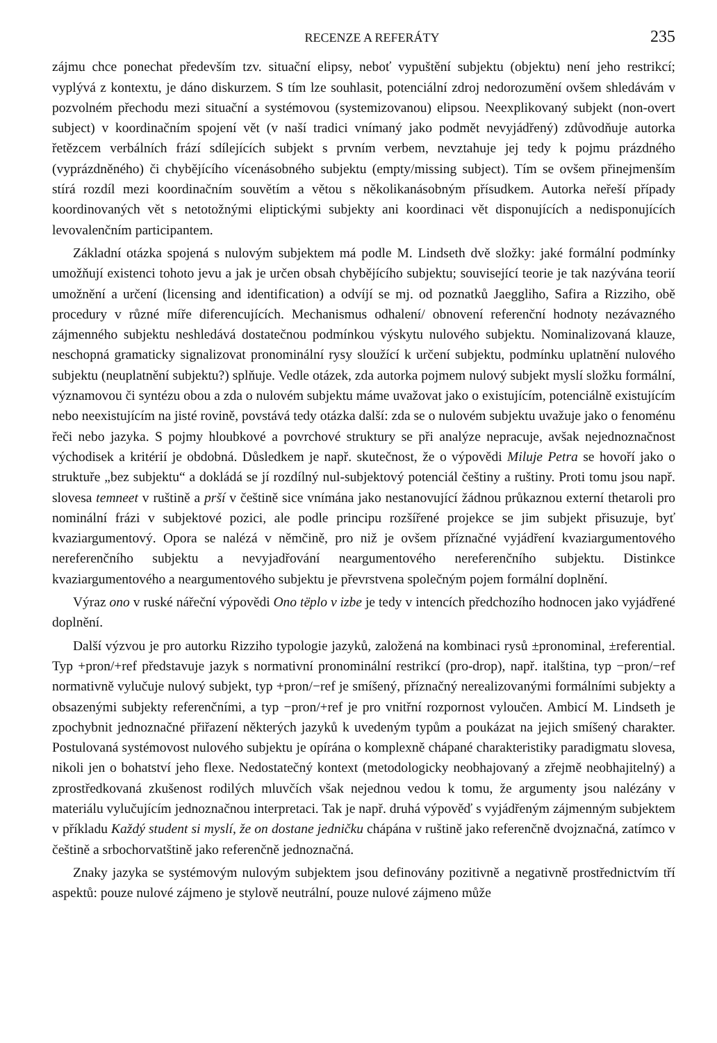RECENZE A REFERÁTY 235
zájmu chce ponechat především tzv. situační elipsy, neboť vypuštění subjektu (objektu) není jeho restrikcí; vyplývá z kontextu, je dáno diskurzem. S tím lze souhlasit, potenciální zdroj nedorozumění ovšem shledávám v pozvolném přechodu mezi situační a systémovou (systemizovanou) elipsou. Neexplikovaný subjekt (non-overt subject) v koordinačním spojení vět (v naší tradici vnímaný jako podmět nevyjádřený) zdůvodňuje autorka řetězcem verbálních frází sdílejících subjekt s prvním verbem, nevztahuje jej tedy k pojmu prázdného (vyprázdněného) či chybějícího vícenásobného subjektu (empty/missing subject). Tím se ovšem přinejmenším stírá rozdíl mezi koordinačním souvětím a větou s několikanásobným přísudkem. Autorka neřeší případy koordinovaných vět s netotožnými eliptickými subjekty ani koordinaci vět disponujících a nedisponujících levovalenčním participantem.
Základní otázka spojená s nulovým subjektem má podle M. Lindseth dvě složky: jaké formální podmínky umožňují existenci tohoto jevu a jak je určen obsah chybějícího subjektu; související teorie je tak nazývána teorií umožnění a určení (licensing and identification) a odvíjí se mj. od poznatků Jaeggliho, Safira a Rizziho, obě procedury v různé míře diferencujících. Mechanismus odhalení/ obnovení referenční hodnoty nezávazného zájmenného subjektu neshledává dostatečnou podmínkou výskytu nulového subjektu. Nominalizovaná klauze, neschopná gramaticky signalizovat pronominální rysy sloužící k určení subjektu, podmínku uplatnění nulového subjektu (neuplatnění subjektu?) splňuje. Vedle otázek, zda autorka pojmem nulový subjekt myslí složku formální, významovou či syntézu obou a zda o nulovém subjektu máme uvažovat jako o existujícím, potenciálně existujícím nebo neexistujícím na jisté rovině, povstává tedy otázka další: zda se o nulovém subjektu uvažuje jako o fenoménu řeči nebo jazyka. S pojmy hloubkové a povrchové struktury se při analýze nepracuje, avšak nejednoznačnost východisek a kritérií je obdobná. Důsledkem je např. skutečnost, že o výpovědi Miluje Petra se hovoří jako o struktuře „bez subjektu“ a dokládá se jí rozdílný nul-subjektový potenciál češtiny a ruštiny. Proti tomu jsou např. slovesa temneet v ruštině a prší v češtině sice vnímána jako nestanovující žádnou průkaznou externí thetaroli pro nominální frázi v subjektové pozici, ale podle principu rozšířené projekce se jim subjekt přisuzuje, byť kvaziargumentový. Opora se nalézá v němčině, pro niž je ovšem příznačné vyjádření kvaziargumentového nereferenčního subjektu a nevyjadřování neargumentového nereferenčního subjektu. Distinkce kvaziargumentového a neargumentového subjektu je převrstvena společným pojem formální doplnění.
Výraz ono v ruské nářeční výpovědi Ono tëplo v izbe je tedy v intencích předchozího hodnocen jako vyjádřené doplnění.
Další výzvou je pro autorku Rizziho typologie jazyků, založená na kombinaci rysů ±pronominal, ±referential. Typ +pron/+ref představuje jazyk s normativní pronominální restrikcí (pro-drop), např. italština, typ −pron/−ref normativně vylučuje nulový subjekt, typ +pron/−ref je smíšený, příznačný nerealizovanými formálními subjekty a obsazenými subjekty referenčními, a typ −pron/+ref je pro vnitřní rozpornost vyloučen. Ambicí M. Lindseth je zpochybnit jednoznačné přiřazení některých jazyků k uvedeným typům a poukázat na jejich smíšený charakter. Postulovaná systémovost nulového subjektu je opírána o komplexně chápané charakteristiky paradigmatu slovesa, nikoli jen o bohatství jeho flexe. Nedostatečný kontext (metodologicky neobhajovaný a zřejmě neobhajitelný) a zprostředkovaná zkušenost rodilých mluvčích však nejednou vedou k tomu, že argumenty jsou nalézány v materiálu vylučujícím jednoznačnou interpretaci. Tak je např. druhá výpověď s vyjádřeným zájmenným subjektem v příkladu Každý student si myslí, že on dostane jedničku chápána v ruštině jako referenčně dvojznačná, zatímco v češtině a srbochorvatštině jako referenčně jednoznačná.
Znaky jazyka se systémovým nulovým subjektem jsou definovány pozitivně a negativně prostřednictvím tří aspektů: pouze nulové zájmeno je stylově neutrální, pouze nulové zájmeno může